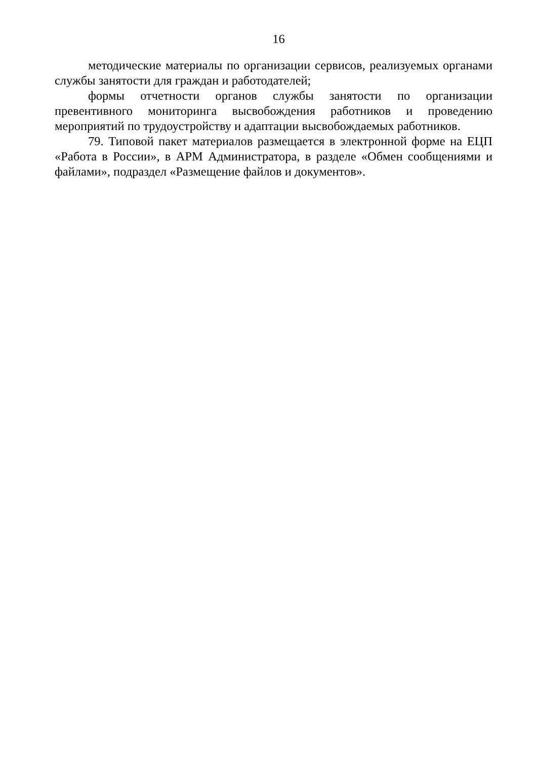16
методические материалы по организации сервисов, реализуемых органами службы занятости для граждан и работодателей;
формы отчетности органов службы занятости по организации превентивного мониторинга высвобождения работников и проведению мероприятий по трудоустройству и адаптации высвобождаемых работников.
79. Типовой пакет материалов размещается в электронной форме на ЕЦП «Работа в России», в АРМ Администратора, в разделе «Обмен сообщениями и файлами», подраздел «Размещение файлов и документов».